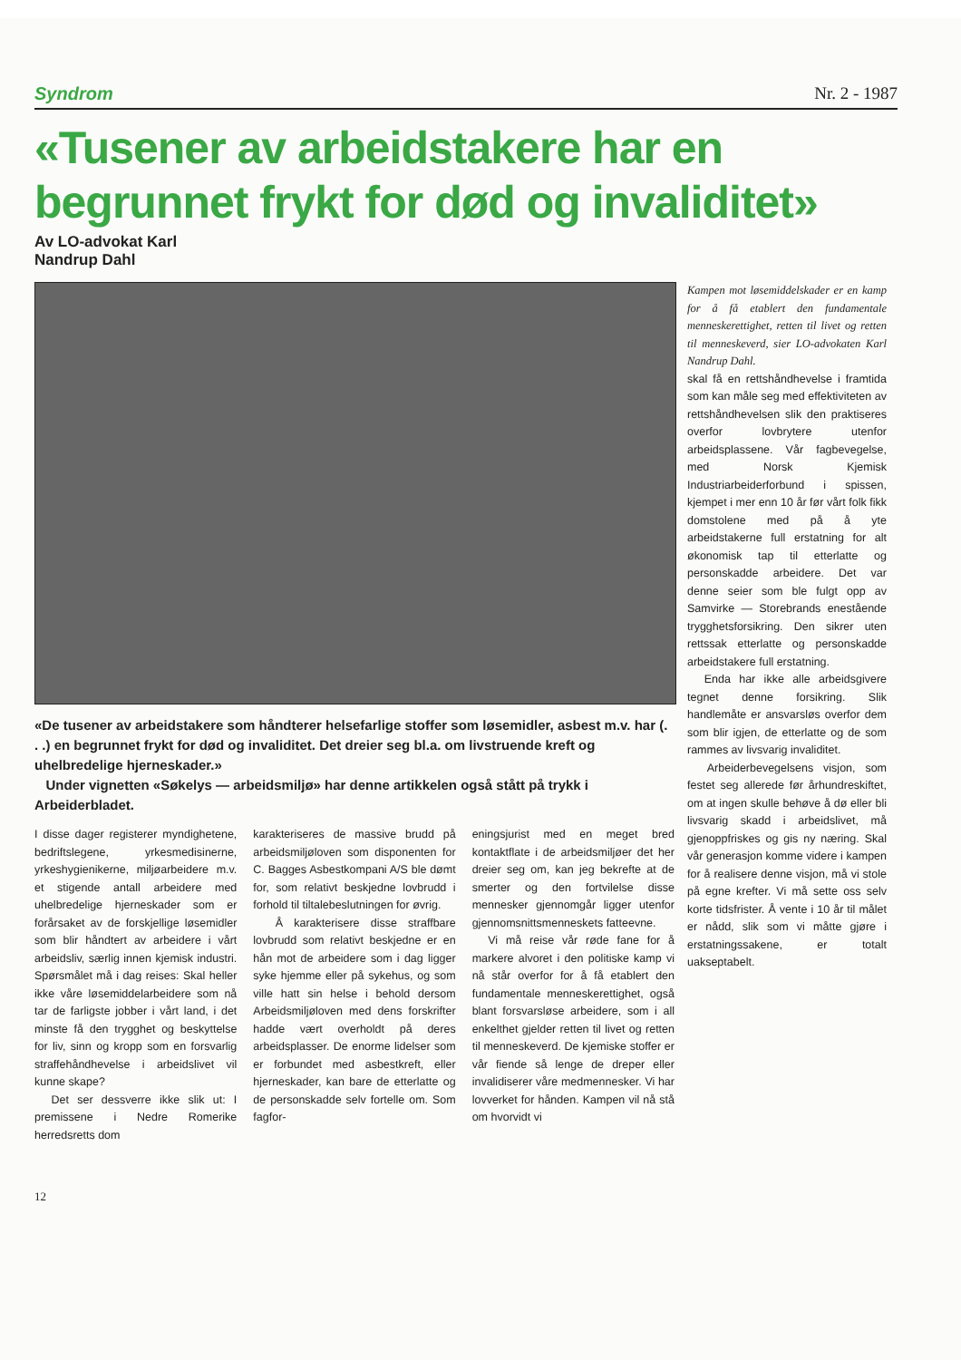Syndrom Nr. 2 - 1987
«Tusener av arbeidstakere har en begrunnet frykt for død og invaliditet»
Av LO-advokat Karl
Nandrup Dahl
«De tusener av arbeidstakere som håndterer helsefarlige stoffer som løsemidler, asbest m.v. har (. . .) en begrunnet frykt for død og invaliditet. Det dreier seg bl.a. om livstruende kreft og uhelbredelige hjerneskader.»
Under vignetten «Søkelys — arbeidsmiljø» har denne artikkelen også stått på trykk i Arbeiderbladet.
I disse dager registerer myndighetene, bedriftslegene, yrkesmedisinerne, yrkeshygienikerne, miljøarbeidere m.v. et stigende antall arbeidere med uhelbredelige hjerneskader som er forårsaket av de forskjellige løsemidler som blir håndtert av arbeidere i vårt arbeidsliv, særlig innen kjemisk industri. Spørsmålet må i dag reises: Skal heller ikke våre løsemiddelarbeidere som nå tar de farligste jobber i vårt land, i det minste få den trygghet og beskyttelse for liv, sinn og kropp som en forsvarlig straffehåndhevelse i arbeidslivet vil kunne skape?
Det ser dessverre ikke slik ut: I premissene i Nedre Romerike herredsretts dom
karakteriseres de massive brudd på arbeidsmiljøloven som disponenten for C. Bagges Asbestkompani A/S ble dømt for, som relativt beskjedne lovbrudd i forhold til tiltalebeslutningen for øvrig.
Å karakterisere disse straffbare lovbrudd som relativt beskjedne er en hån mot de arbeidere som i dag ligger syke hjemme eller på sykehus, og som ville hatt sin helse i behold dersom Arbeidsmiljøloven med dens forskrifter hadde vært overholdt på deres arbeidsplasser. De enorme lidelser som er forbundet med asbestkreft, eller hjerneskader, kan bare de etterlatte og de personskadde selv fortelle om. Som fagfor-
eningsjurist med en meget bred kontaktflate i de arbeidsmiljøer det her dreier seg om, kan jeg bekrefte at de smerter og den fortvilelse disse mennesker gjennomgår ligger utenfor gjennomsnittsmenneskets fatteevne.
Vi må reise vår røde fane for å markere alvoret i den politiske kamp vi nå står overfor for å få etablert den fundamentale menneskerettighet, også blant forsvarsløse arbeidere, som i all enkelthet gjelder retten til livet og retten til menneskeverd. De kjemiske stoffer er vår fiende så lenge de dreper eller invalidiserer våre medmennesker. Vi har lovverket for hånden. Kampen vil nå stå om hvorvidt vi
Kampen mot løsemiddelskader er en kamp for å få etablert den fundamentale menneskerettighet, retten til livet og retten til menneskeverd, sier LO-advokaten Karl Nandrup Dahl.
skal få en rettshåndhevelse i framtida som kan måle seg med effektiviteten av rettshåndhevelsen slik den praktiseres overfor lovbrytere utenfor arbeidsplassene. Vår fagbevegelse, med Norsk Kjemisk Industriarbeiderforbund i spissen, kjempet i mer enn 10 år før vårt folk fikk domstolene med på å yte arbeidstakerne full erstatning for alt økonomisk tap til etterlatte og personskadde arbeidere. Det var denne seier som ble fulgt opp av Samvirke — Storebrands enestående trygghetsforsikring. Den sikrer uten rettssak etterlatte og personskadde arbeidstakere full erstatning.
Enda har ikke alle arbeidsgivere tegnet denne forsikring. Slik handlemåte er ansvarsløs overfor dem som blir igjen, de etterlatte og de som rammes av livsvarig invaliditet.
Arbeiderbevegelsens visjon, som festet seg allerede før århundreskiftet, om at ingen skulle behøve å dø eller bli livsvarig skadd i arbeidslivet, må gjenoppfriskes og gis ny næring. Skal vår generasjon komme videre i kampen for å realisere denne visjon, må vi stole på egne krefter. Vi må sette oss selv korte tidsfrister. Å vente i 10 år til målet er nådd, slik som vi måtte gjøre i erstatningssakene, er totalt uakseptabelt.
12